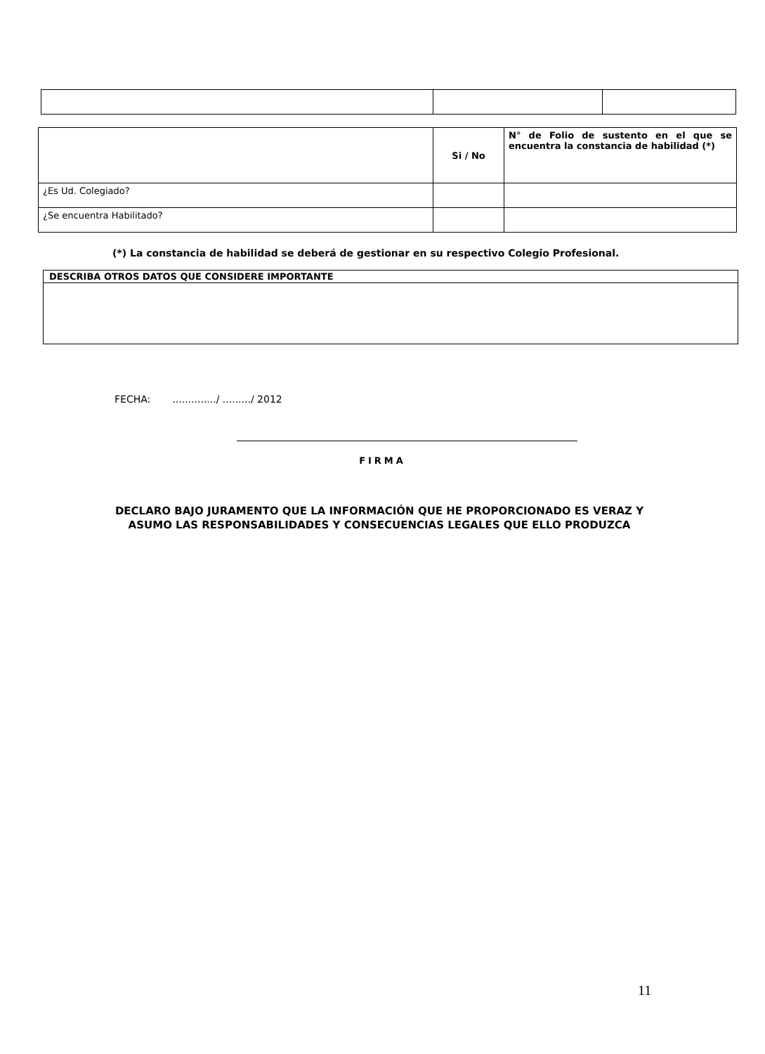| | Si / No | N° de Folio de sustento en el que se encuentra la constancia de habilidad (*) |
| --- | --- | --- |
| ¿Es Ud. Colegiado? | | |
| ¿Se encuentra Habilitado? | | |
(*) La constancia de habilidad se deberá de gestionar en su respectivo Colegio Profesional.
| DESCRIBA OTROS DATOS QUE CONSIDERE IMPORTANTE |
| --- |
FECHA: ............../ ........./ 2012
FIRMA
DECLARO BAJO JURAMENTO QUE LA INFORMACIÓN QUE HE PROPORCIONADO ES VERAZ Y ASUMO LAS RESPONSABILIDADES Y CONSECUENCIAS LEGALES QUE ELLO PRODUZCA
11